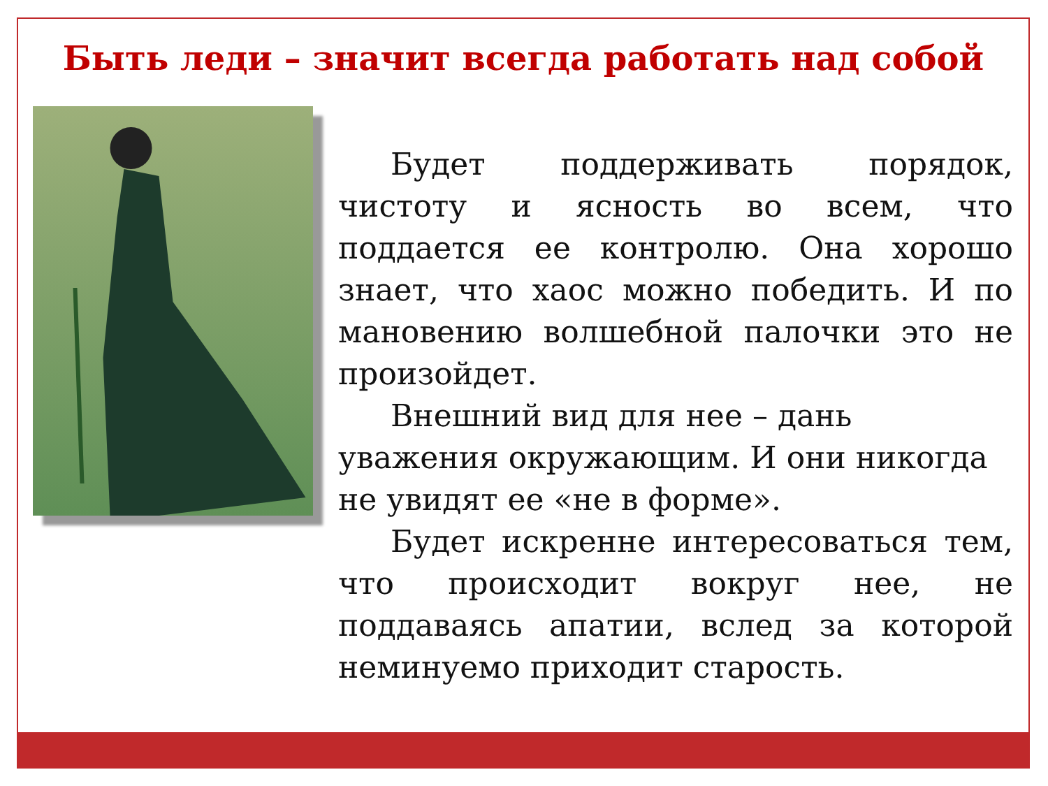Быть леди – значит всегда работать над собой
Будет поддерживать порядок, чистоту и ясность во всем, что поддается ее контролю. Она хорошо знает, что хаос можно победить. И по мановению волшебной палочки это не произойдет.
Внешний вид для нее – дань уважения окружающим. И они никогда не увидят ее «не в форме».
Будет искренне интересоваться тем, что происходит вокруг нее, не поддаваясь апатии, вслед за которой неминуемо приходит старость.